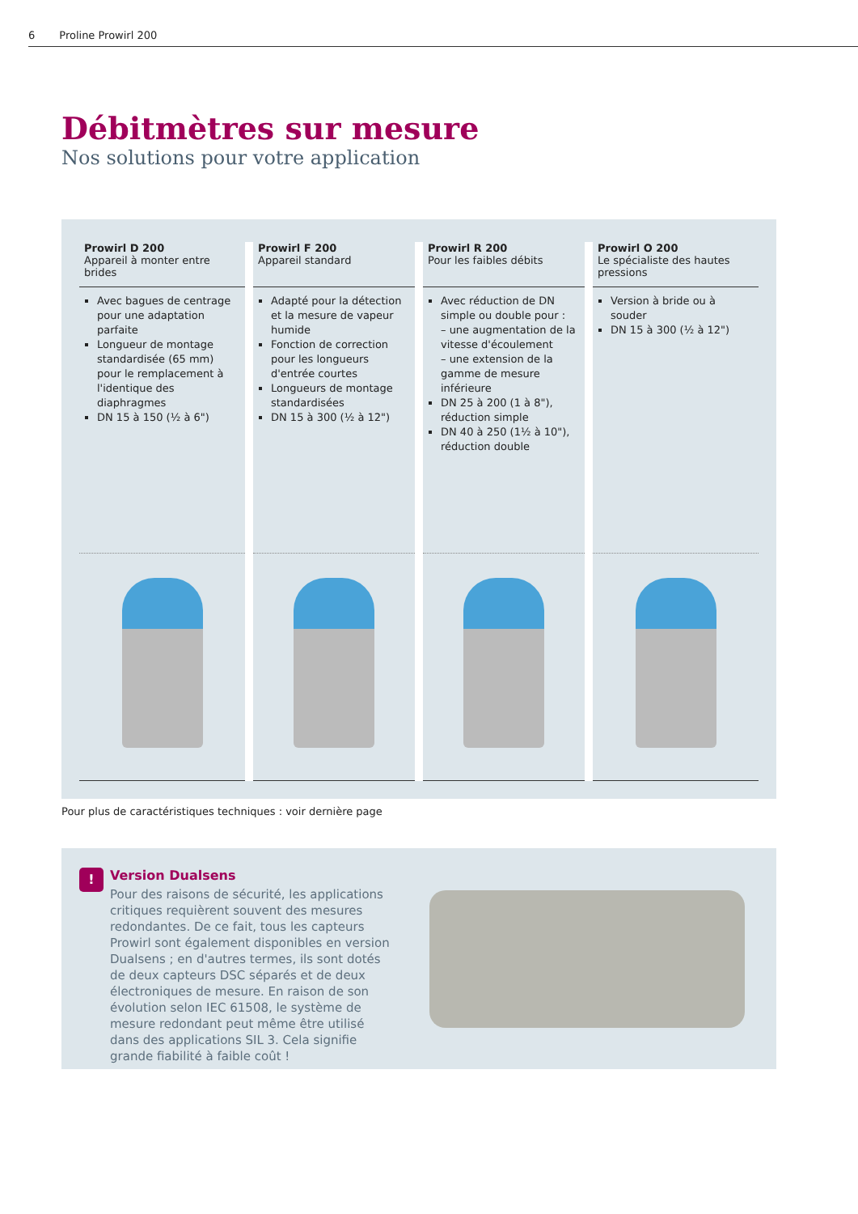6 Proline Prowirl 200
Débitmètres sur mesure
Nos solutions pour votre application
| Prowirl D 200 Appareil à monter entre brides | Prowirl F 200 Appareil standard | Prowirl R 200 Pour les faibles débits | Prowirl O 200 Le spécialiste des hautes pressions |
| Avec bagues de centrage pour une adaptation parfaite Longueur de montage standardisée (65 mm) pour le remplacement à l'identique des diaphragmes DN 15 à 150 (½ à 6") | Adapté pour la détection et la mesure de vapeur humide Fonction de correction pour les longueurs d'entrée courtes Longueurs de montage standardisées DN 15 à 300 (½ à 12") | Avec réduction de DN simple ou double pour : – une augmentation de la vitesse d'écoulement – une extension de la gamme de mesure inférieure DN 25 à 200 (1 à 8"), réduction simple DN 40 à 250 (1½ à 10"), réduction double | Version à bride ou à souder DN 15 à 300 (½ à 12") |
Pour plus de caractéristiques techniques : voir dernière page
!
Version Dualsens
Pour des raisons de sécurité, les applications critiques requièrent souvent des mesures redondantes. De ce fait, tous les capteurs Prowirl sont également disponibles en version Dualsens ; en d'autres termes, ils sont dotés de deux capteurs DSC séparés et de deux électroniques de mesure. En raison de son évolution selon IEC 61508, le système de mesure redondant peut même être utilisé dans des applications SIL 3. Cela signifie grande fiabilité à faible coût !